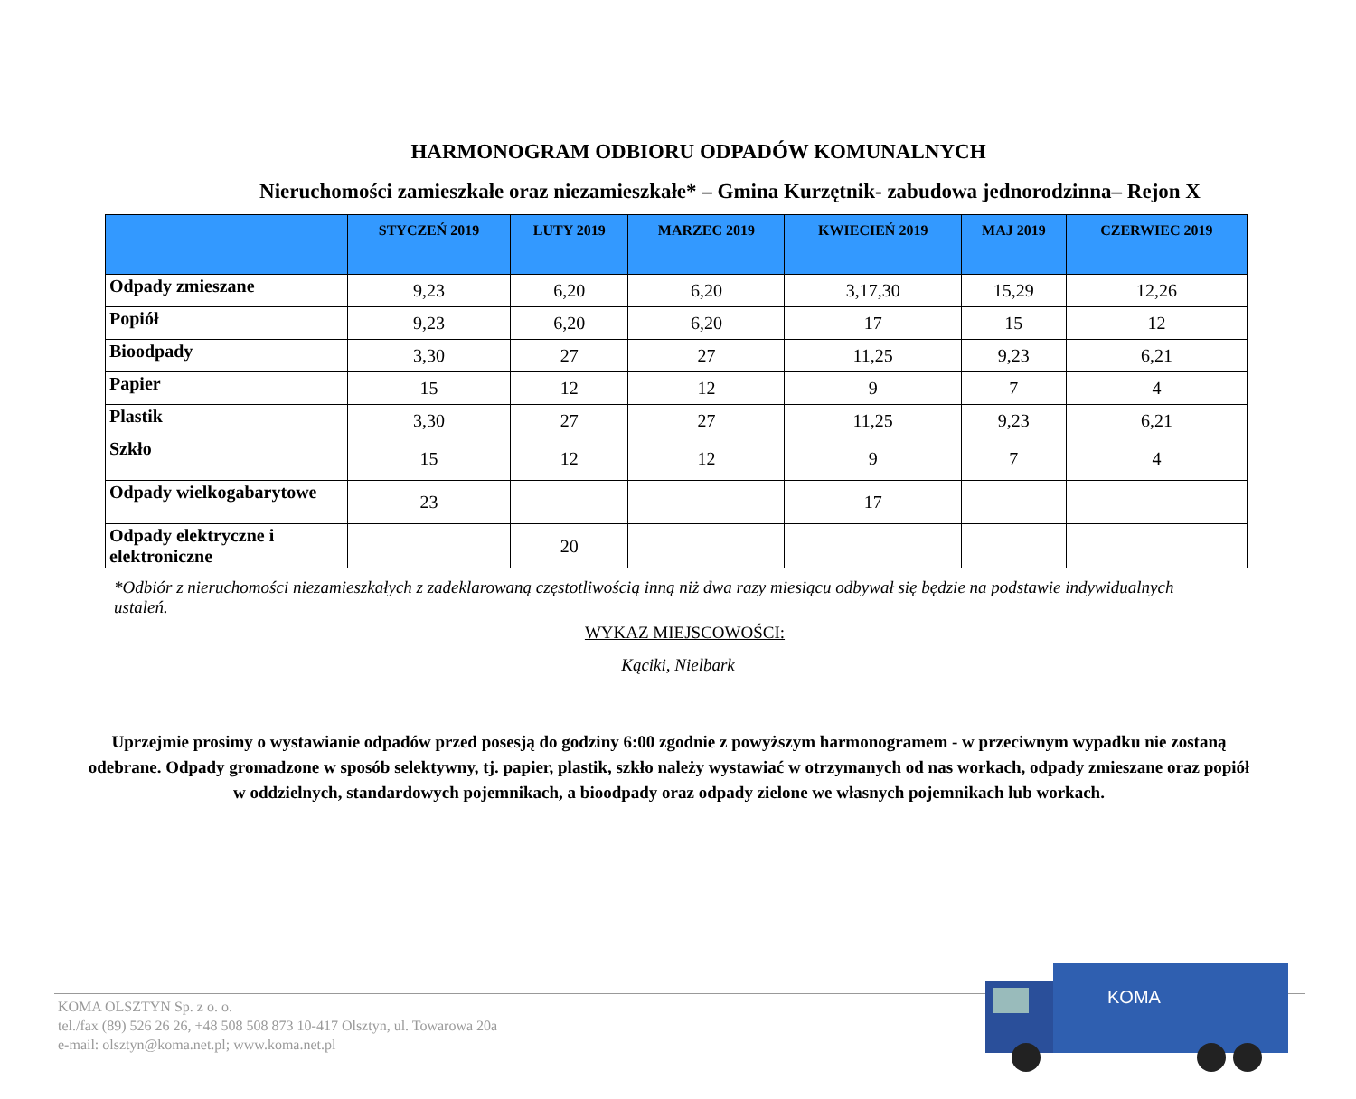HARMONOGRAM ODBIORU ODPADÓW KOMUNALNYCH
Nieruchomości zamieszkałe oraz niezamieszkałe* – Gmina Kurzętnik- zabudowa jednorodzinna– Rejon X
| | STYCZEŃ 2019 | LUTY 2019 | MARZEC 2019 | KWIECIEŃ 2019 | MAJ 2019 | CZERWIEC 2019 |
| --- | --- | --- | --- | --- | --- | --- |
| Odpady zmieszane | 9,23 | 6,20 | 6,20 | 3,17,30 | 15,29 | 12,26 |
| Popiół | 9,23 | 6,20 | 6,20 | 17 | 15 | 12 |
| Bioodpady | 3,30 | 27 | 27 | 11,25 | 9,23 | 6,21 |
| Papier | 15 | 12 | 12 | 9 | 7 | 4 |
| Plastik | 3,30 | 27 | 27 | 11,25 | 9,23 | 6,21 |
| Szkło | 15 | 12 | 12 | 9 | 7 | 4 |
| Odpady wielkogabarytowe | 23 | | | 17 | | |
| Odpady elektryczne i elektroniczne | | 20 | | | | |
*Odbiór z nieruchomości niezamieszkałych z zadeklarowaną częstotliwością inną niż dwa razy miesiącu odbywał się będzie na podstawie indywidualnych ustaleń.
WYKAZ MIEJSCOWOŚCI:
Kąciki, Nielbark
Uprzejmie prosimy o wystawianie odpadów przed posesją do godziny 6:00 zgodnie z powyższym harmonogramem - w przeciwnym wypadku nie zostaną odebrane. Odpady gromadzone w sposób selektywny, tj. papier, plastik, szkło należy wystawiać w otrzymanych od nas workach, odpady zmieszane oraz popiół w oddzielnych, standardowych pojemnikach, a bioodpady oraz odpady zielone we własnych pojemnikach lub workach.
KOMA OLSZTYN Sp. z o. o.
tel./fax (89) 526 26 26, +48 508 508 873 10-417 Olsztyn, ul. Towarowa 20a
e-mail: olsztyn@koma.net.pl; www.koma.net.pl
KOMA